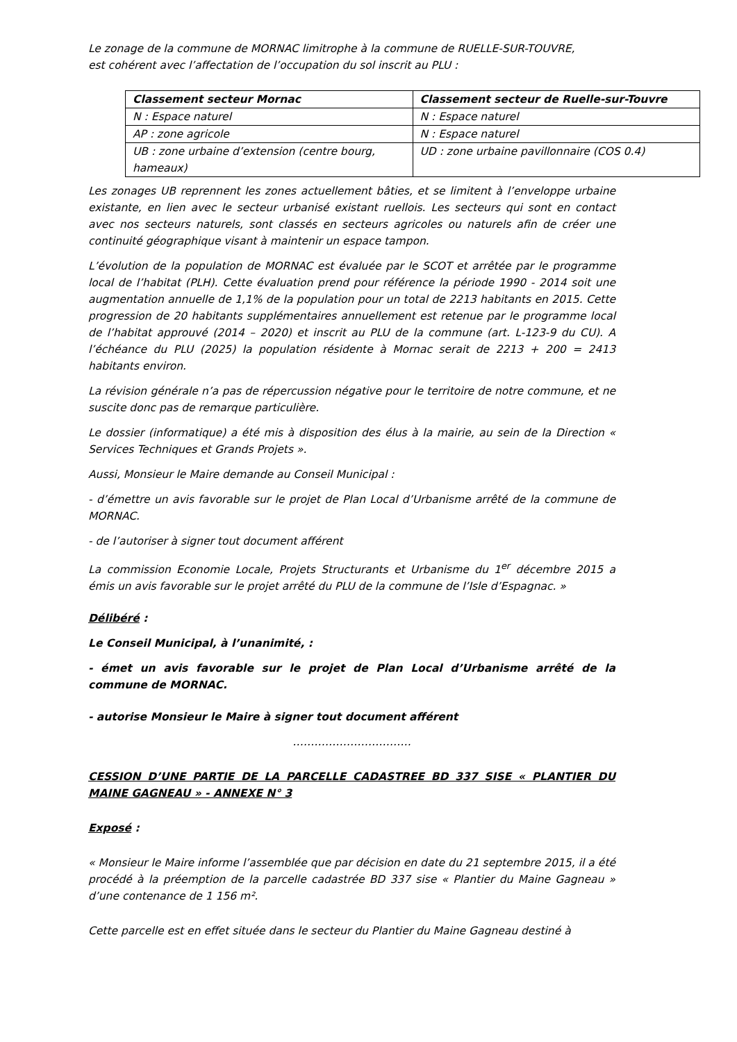Le zonage de la commune de MORNAC limitrophe à la commune de RUELLE-SUR-TOUVRE,
est cohérent avec l’affectation de l’occupation du sol inscrit au PLU :
| Classement secteur Mornac | Classement secteur de Ruelle-sur-Touvre |
| N : Espace naturel | N : Espace naturel |
| AP : zone agricole | N : Espace naturel |
| UB : zone urbaine d’extension (centre bourg, hameaux) | UD : zone urbaine pavillonnaire (COS 0.4) |
Les zonages UB reprennent les zones actuellement bâties, et se limitent à l’enveloppe urbaine existante, en lien avec le secteur urbanisé existant ruellois. Les secteurs qui sont en contact avec nos secteurs naturels, sont classés en secteurs agricoles ou naturels afin de créer une continuité géographique visant à maintenir un espace tampon.
L’évolution de la population de MORNAC est évaluée par le SCOT et arrêtée par le programme local de l’habitat (PLH). Cette évaluation prend pour référence la période 1990 - 2014 soit une augmentation annuelle de 1,1% de la population pour un total de 2213 habitants en 2015. Cette progression de 20 habitants supplémentaires annuellement est retenue par le programme local de l’habitat approuvé (2014 – 2020) et inscrit au PLU de la commune (art. L-123-9 du CU). A l’échéance du PLU (2025) la population résidente à Mornac serait de 2213 + 200 = 2413 habitants environ.
La révision générale n’a pas de répercussion négative pour le territoire de notre commune, et ne suscite donc pas de remarque particulière.
Le dossier (informatique) a été mis à disposition des élus à la mairie, au sein de la Direction « Services Techniques et Grands Projets ».
Aussi, Monsieur le Maire demande au Conseil Municipal :
- d’émettre un avis favorable sur le projet de Plan Local d’Urbanisme arrêté de la commune de MORNAC.
- de l’autoriser à signer tout document afférent
La commission Economie Locale, Projets Structurants et Urbanisme du 1<sup>er</sup> décembre 2015 a émis un avis favorable sur le projet arrêté du PLU de la commune de l’Isle d’Espagnac. »
Délibéré :
Le Conseil Municipal, à l’unanimité, :
- émet un avis favorable sur le projet de Plan Local d’Urbanisme arrêté de la commune de MORNAC.
- autorise Monsieur le Maire à signer tout document afférent
……………………………
CESSION D’UNE PARTIE DE LA PARCELLE CADASTREE BD 337 SISE « PLANTIER DU MAINE GAGNEAU » - ANNEXE N° 3
Exposé :
« Monsieur le Maire informe l’assemblée que par décision en date du 21 septembre 2015, il a été procédé à la préemption de la parcelle cadastrée BD 337 sise « Plantier du Maine Gagneau » d’une contenance de 1 156 m².
Cette parcelle est en effet située dans le secteur du Plantier du Maine Gagneau destiné à